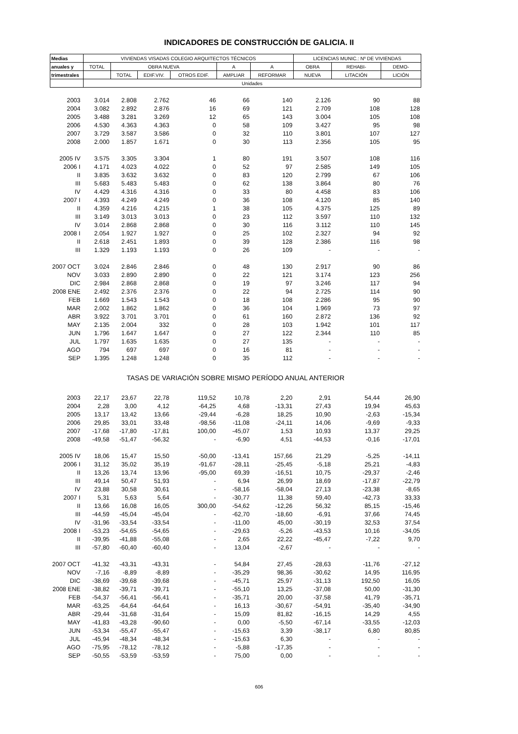INDICADORES DE CONSTRUCCIÓN DE GALICIA. II
| Medias | VIVIENDAS VISADAS COLEGIO ARQUITECTOS TÉCNICOS | | | | | | LICENCIAS MUNIC.: Nº DE VIVIENDAS | | |
| --- | --- | --- | --- | --- | --- | --- | --- | --- | --- |
| anuales y | TOTAL | OBRA NUEVA | | | A | A | OBRA | REHABI- | DEMO- |
| trimestrales | | TOTAL | EDIF.VIV. | OTROS EDIF. | AMPLIAR | REFORMAR | NUEVA | LITACIÓN | LICIÓN |
| | Unidades | | | | | | | | |
| 2003 | 3.014 | 2.808 | 2.762 | 46 | 66 | 140 | 2.126 | 90 | 88 |
| 2004 | 3.082 | 2.892 | 2.876 | 16 | 69 | 121 | 2.709 | 108 | 128 |
| 2005 | 3.488 | 3.281 | 3.269 | 12 | 65 | 143 | 3.004 | 105 | 108 |
| 2006 | 4.530 | 4.363 | 4.363 | 0 | 58 | 109 | 3.427 | 95 | 98 |
| 2007 | 3.729 | 3.587 | 3.586 | 0 | 32 | 110 | 3.801 | 107 | 127 |
| 2008 | 2.000 | 1.857 | 1.671 | 0 | 30 | 113 | 2.356 | 105 | 95 |
| 2005 IV | 3.575 | 3.305 | 3.304 | 1 | 80 | 191 | 3.507 | 108 | 116 |
| 2006 I | 4.171 | 4.023 | 4.022 | 0 | 52 | 97 | 2.585 | 149 | 105 |
| II | 3.835 | 3.632 | 3.632 | 0 | 83 | 120 | 2.799 | 67 | 106 |
| III | 5.683 | 5.483 | 5.483 | 0 | 62 | 138 | 3.864 | 80 | 76 |
| IV | 4.429 | 4.316 | 4.316 | 0 | 33 | 80 | 4.458 | 83 | 106 |
| 2007 I | 4.393 | 4.249 | 4.249 | 0 | 36 | 108 | 4.120 | 85 | 140 |
| II | 4.359 | 4.216 | 4.215 | 1 | 38 | 105 | 4.375 | 125 | 89 |
| III | 3.149 | 3.013 | 3.013 | 0 | 23 | 112 | 3.597 | 110 | 132 |
| IV | 3.014 | 2.868 | 2.868 | 0 | 30 | 116 | 3.112 | 110 | 145 |
| 2008 I | 2.054 | 1.927 | 1.927 | 0 | 25 | 102 | 2.327 | 94 | 92 |
| II | 2.618 | 2.451 | 1.893 | 0 | 39 | 128 | 2.386 | 116 | 98 |
| III | 1.329 | 1.193 | 1.193 | 0 | 26 | 109 | - | - | - |
| 2007 OCT | 3.024 | 2.846 | 2.846 | 0 | 48 | 130 | 2.917 | 90 | 86 |
| NOV | 3.033 | 2.890 | 2.890 | 0 | 22 | 121 | 3.174 | 123 | 256 |
| DIC | 2.984 | 2.868 | 2.868 | 0 | 19 | 97 | 3.246 | 117 | 94 |
| 2008 ENE | 2.492 | 2.376 | 2.376 | 0 | 22 | 94 | 2.725 | 114 | 90 |
| FEB | 1.669 | 1.543 | 1.543 | 0 | 18 | 108 | 2.286 | 95 | 90 |
| MAR | 2.002 | 1.862 | 1.862 | 0 | 36 | 104 | 1.969 | 73 | 97 |
| ABR | 3.922 | 3.701 | 3.701 | 0 | 61 | 160 | 2.872 | 136 | 92 |
| MAY | 2.135 | 2.004 | 332 | 0 | 28 | 103 | 1.942 | 101 | 117 |
| JUN | 1.796 | 1.647 | 1.647 | 0 | 27 | 122 | 2.344 | 110 | 85 |
| JUL | 1.797 | 1.635 | 1.635 | 0 | 27 | 135 | - | - | - |
| AGO | 794 | 697 | 697 | 0 | 16 | 81 | - | - | - |
| SEP | 1.395 | 1.248 | 1.248 | 0 | 35 | 112 | - | - | - |
| TASAS DE VARIACIÓN SOBRE MISMO PERÍODO ANUAL ANTERIOR | | | | | | | | | |
| 2003 | 22,17 | 23,67 | 22,78 | 119,52 | 10,78 | 2,20 | 2,91 | 54,44 | 26,90 |
| 2004 | 2,28 | 3,00 | 4,12 | -64,25 | 4,68 | -13,31 | 27,43 | 19,94 | 45,63 |
| 2005 | 13,17 | 13,42 | 13,66 | -29,44 | -6,28 | 18,25 | 10,90 | -2,63 | -15,34 |
| 2006 | 29,85 | 33,01 | 33,48 | -98,56 | -11,08 | -24,11 | 14,06 | -9,69 | -9,33 |
| 2007 | -17,68 | -17,80 | -17,81 | 100,00 | -45,07 | 1,53 | 10,93 | 13,37 | 29,25 |
| 2008 | -49,58 | -51,47 | -56,32 | - | -6,90 | 4,51 | -44,53 | -0,16 | -17,01 |
| 2005 IV | 18,06 | 15,47 | 15,50 | -50,00 | -13,41 | 157,66 | 21,29 | -5,25 | -14,11 |
| 2006 I | 31,12 | 35,02 | 35,19 | -91,67 | -28,11 | -25,45 | -5,18 | 25,21 | -4,83 |
| II | 13,26 | 13,74 | 13,96 | -95,00 | 69,39 | -16,51 | 10,75 | -29,37 | -2,46 |
| III | 49,14 | 50,47 | 51,93 | - | 6,94 | 26,99 | 18,69 | -17,87 | -22,79 |
| IV | 23,88 | 30,58 | 30,61 | - | -58,16 | -58,04 | 27,13 | -23,38 | -8,65 |
| 2007 I | 5,31 | 5,63 | 5,64 | - | -30,77 | 11,38 | 59,40 | -42,73 | 33,33 |
| II | 13,66 | 16,08 | 16,05 | 300,00 | -54,62 | -12,26 | 56,32 | 85,15 | -15,46 |
| III | -44,59 | -45,04 | -45,04 | - | -62,70 | -18,60 | -6,91 | 37,66 | 74,45 |
| IV | -31,96 | -33,54 | -33,54 | - | -11,00 | 45,00 | -30,19 | 32,53 | 37,54 |
| 2008 I | -53,23 | -54,65 | -54,65 | - | -29,63 | -5,26 | -43,53 | 10,16 | -34,05 |
| II | -39,95 | -41,88 | -55,08 | - | 2,65 | 22,22 | -45,47 | -7,22 | 9,70 |
| III | -57,80 | -60,40 | -60,40 | - | 13,04 | -2,67 | - | - | - |
| 2007 OCT | -41,32 | -43,31 | -43,31 | - | 54,84 | 27,45 | -28,63 | -11,76 | -27,12 |
| NOV | -7,16 | -8,89 | -8,89 | - | -35,29 | 98,36 | -30,62 | 14,95 | 116,95 |
| DIC | -38,69 | -39,68 | -39,68 | - | -45,71 | 25,97 | -31,13 | 192,50 | 16,05 |
| 2008 ENE | -38,82 | -39,71 | -39,71 | - | -55,10 | 13,25 | -37,08 | 50,00 | -31,30 |
| FEB | -54,37 | -56,41 | -56,41 | - | -35,71 | 20,00 | -37,58 | 41,79 | -35,71 |
| MAR | -63,25 | -64,64 | -64,64 | - | 16,13 | -30,67 | -54,91 | -35,40 | -34,90 |
| ABR | -29,44 | -31,68 | -31,64 | - | 15,09 | 81,82 | -16,15 | 14,29 | 4,55 |
| MAY | -41,83 | -43,28 | -90,60 | - | 0,00 | -5,50 | -67,14 | -33,55 | -12,03 |
| JUN | -53,34 | -55,47 | -55,47 | - | -15,63 | 3,39 | -38,17 | 6,80 | 80,85 |
| JUL | -45,94 | -48,34 | -48,34 | - | -15,63 | 6,30 | - | - | - |
| AGO | -75,95 | -78,12 | -78,12 | - | -5,88 | -17,35 | - | - | - |
| SEP | -50,55 | -53,59 | -53,59 | - | 75,00 | 0,00 | - | - | - |
606